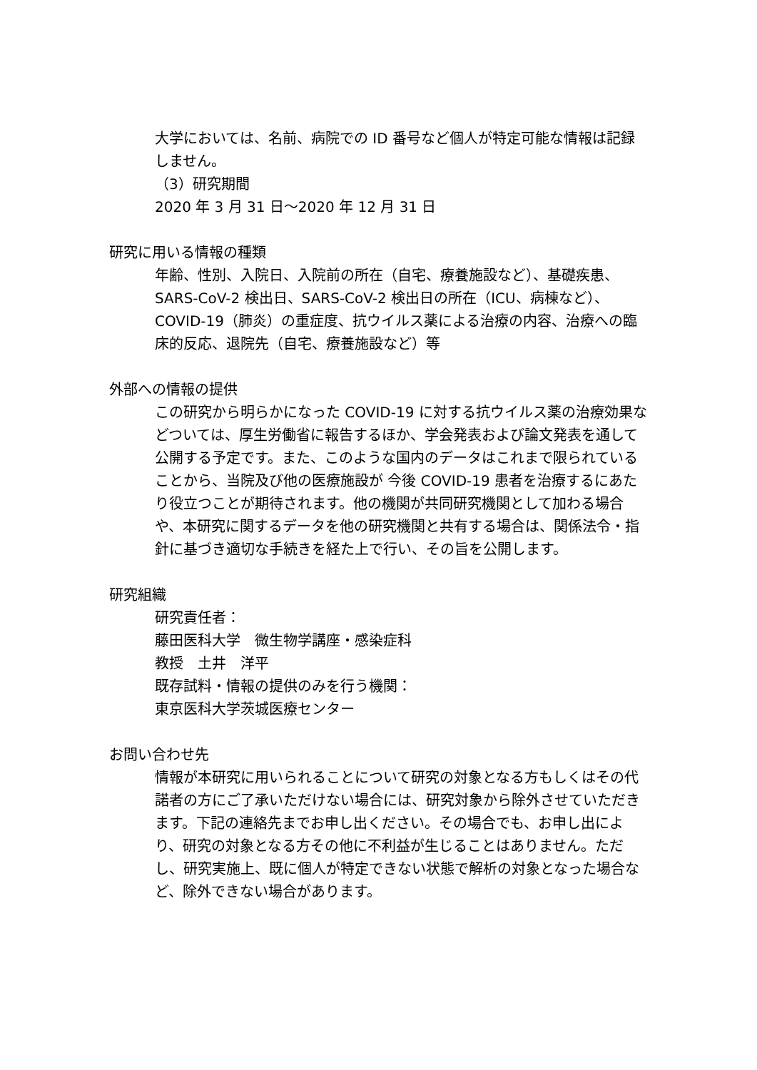大学においては、名前、病院での ID 番号など個人が特定可能な情報は記録しません。
（3）研究期間
2020 年 3 月 31 日～2020 年 12 月 31 日
研究に用いる情報の種類
年齢、性別、入院日、入院前の所在（自宅、療養施設など）、基礎疾患、SARS-CoV-2 検出日、SARS-CoV-2 検出日の所在（ICU、病棟など）、COVID-19（肺炎）の重症度、抗ウイルス薬による治療の内容、治療への臨床的反応、退院先（自宅、療養施設など）等
外部への情報の提供
この研究から明らかになった COVID-19 に対する抗ウイルス薬の治療効果などついては、厚生労働省に報告するほか、学会発表および論文発表を通して公開する予定です。また、このような国内のデータはこれまで限られていることから、当院及び他の医療施設が 今後 COVID-19 患者を治療するにあたり役立つことが期待されます。他の機関が共同研究機関として加わる場合や、本研究に関するデータを他の研究機関と共有する場合は、関係法令・指針に基づき適切な手続きを経た上で行い、その旨を公開します。
研究組織
研究責任者：
藤田医科大学　微生物学講座・感染症科
教授　土井　洋平
既存試料・情報の提供のみを行う機関：
東京医科大学茨城医療センター
お問い合わせ先
情報が本研究に用いられることについて研究の対象となる方もしくはその代諾者の方にご了承いただけない場合には、研究対象から除外させていただきます。下記の連絡先までお申し出ください。その場合でも、お申し出により、研究の対象となる方その他に不利益が生じることはありません。ただし、研究実施上、既に個人が特定できない状態で解析の対象となった場合など、除外できない場合があります。